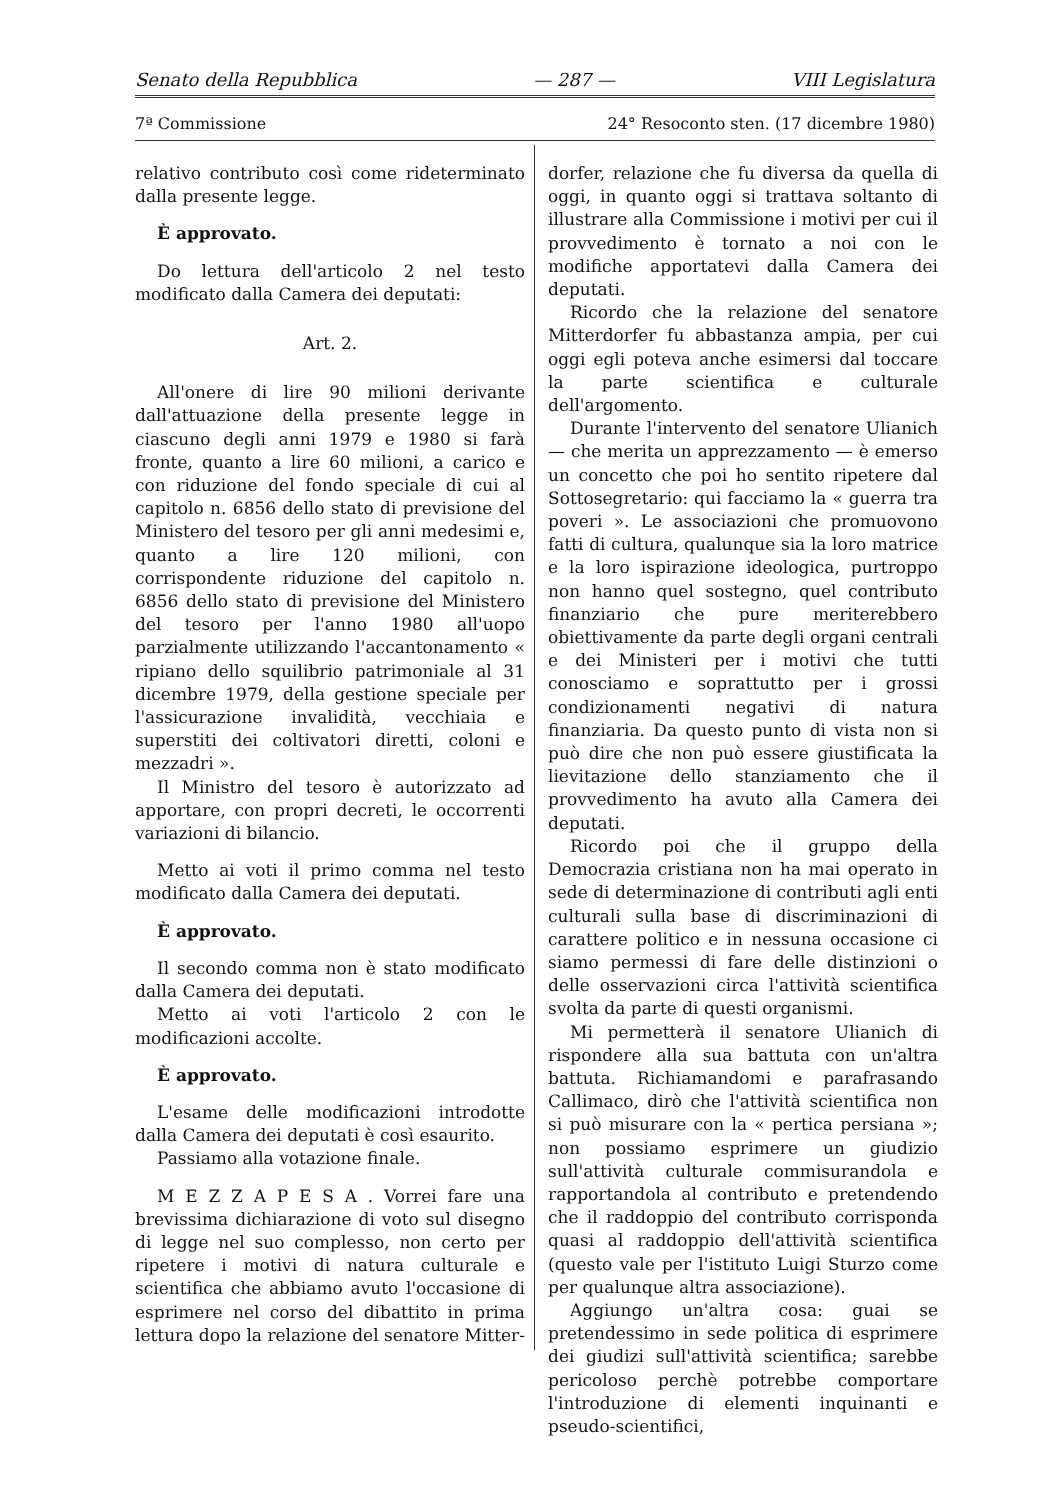Senato della Repubblica — 287 — VIII Legislatura
7ª Commissione 24° Resoconto sten. (17 dicembre 1980)
relativo contributo così come rideterminato dalla presente legge.
È approvato.
Do lettura dell'articolo 2 nel testo modificato dalla Camera dei deputati:
Art. 2.
All'onere di lire 90 milioni derivante dall'attuazione della presente legge in ciascuno degli anni 1979 e 1980 si farà fronte, quanto a lire 60 milioni, a carico e con riduzione del fondo speciale di cui al capitolo n. 6856 dello stato di previsione del Ministero del tesoro per gli anni medesimi e, quanto a lire 120 milioni, con corrispondente riduzione del capitolo n. 6856 dello stato di previsione del Ministero del tesoro per l'anno 1980 all'uopo parzialmente utilizzando l'accantonamento « ripiano dello squilibrio patrimoniale al 31 dicembre 1979, della gestione speciale per l'assicurazione invalidità, vecchiaia e superstiti dei coltivatori diretti, coloni e mezzadri ».
Il Ministro del tesoro è autorizzato ad apportare, con propri decreti, le occorrenti variazioni di bilancio.
Metto ai voti il primo comma nel testo modificato dalla Camera dei deputati.
È approvato.
Il secondo comma non è stato modificato dalla Camera dei deputati.
Metto ai voti l'articolo 2 con le modificazioni accolte.
È approvato.
L'esame delle modificazioni introdotte dalla Camera dei deputati è così esaurito.
Passiamo alla votazione finale.
M E Z Z A P E S A . Vorrei fare una brevissima dichiarazione di voto sul disegno di legge nel suo complesso, non certo per ripetere i motivi di natura culturale e scientifica che abbiamo avuto l'occasione di esprimere nel corso del dibattito in prima lettura dopo la relazione del senatore Mitter-
dorfer, relazione che fu diversa da quella di oggi, in quanto oggi si trattava soltanto di illustrare alla Commissione i motivi per cui il provvedimento è tornato a noi con le modifiche apportatevi dalla Camera dei deputati.
Ricordo che la relazione del senatore Mitterdorfer fu abbastanza ampia, per cui oggi egli poteva anche esimersi dal toccare la parte scientifica e culturale dell'argomento.
Durante l'intervento del senatore Ulianich — che merita un apprezzamento — è emerso un concetto che poi ho sentito ripetere dal Sottosegretario: qui facciamo la « guerra tra poveri ». Le associazioni che promuovono fatti di cultura, qualunque sia la loro matrice e la loro ispirazione ideologica, purtroppo non hanno quel sostegno, quel contributo finanziario che pure meriterebbero obiettivamente da parte degli organi centrali e dei Ministeri per i motivi che tutti conosciamo e soprattutto per i grossi condizionamenti negativi di natura finanziaria. Da questo punto di vista non si può dire che non può essere giustificata la lievitazione dello stanziamento che il provvedimento ha avuto alla Camera dei deputati.
Ricordo poi che il gruppo della Democrazia cristiana non ha mai operato in sede di determinazione di contributi agli enti culturali sulla base di discriminazioni di carattere politico e in nessuna occasione ci siamo permessi di fare delle distinzioni o delle osservazioni circa l'attività scientifica svolta da parte di questi organismi.
Mi permetterà il senatore Ulianich di rispondere alla sua battuta con un'altra battuta. Richiamandomi e parafrasando Callimaco, dirò che l'attività scientifica non si può misurare con la « pertica persiana »; non possiamo esprimere un giudizio sull'attività culturale commisurandola e rapportandola al contributo e pretendendo che il raddoppio del contributo corrisponda quasi al raddoppio dell'attività scientifica (questo vale per l'istituto Luigi Sturzo come per qualunque altra associazione).
Aggiungo un'altra cosa: guai se pretendessimo in sede politica di esprimere dei giudizi sull'attività scientifica; sarebbe pericoloso perchè potrebbe comportare l'introduzione di elementi inquinanti e pseudo-scientifici,